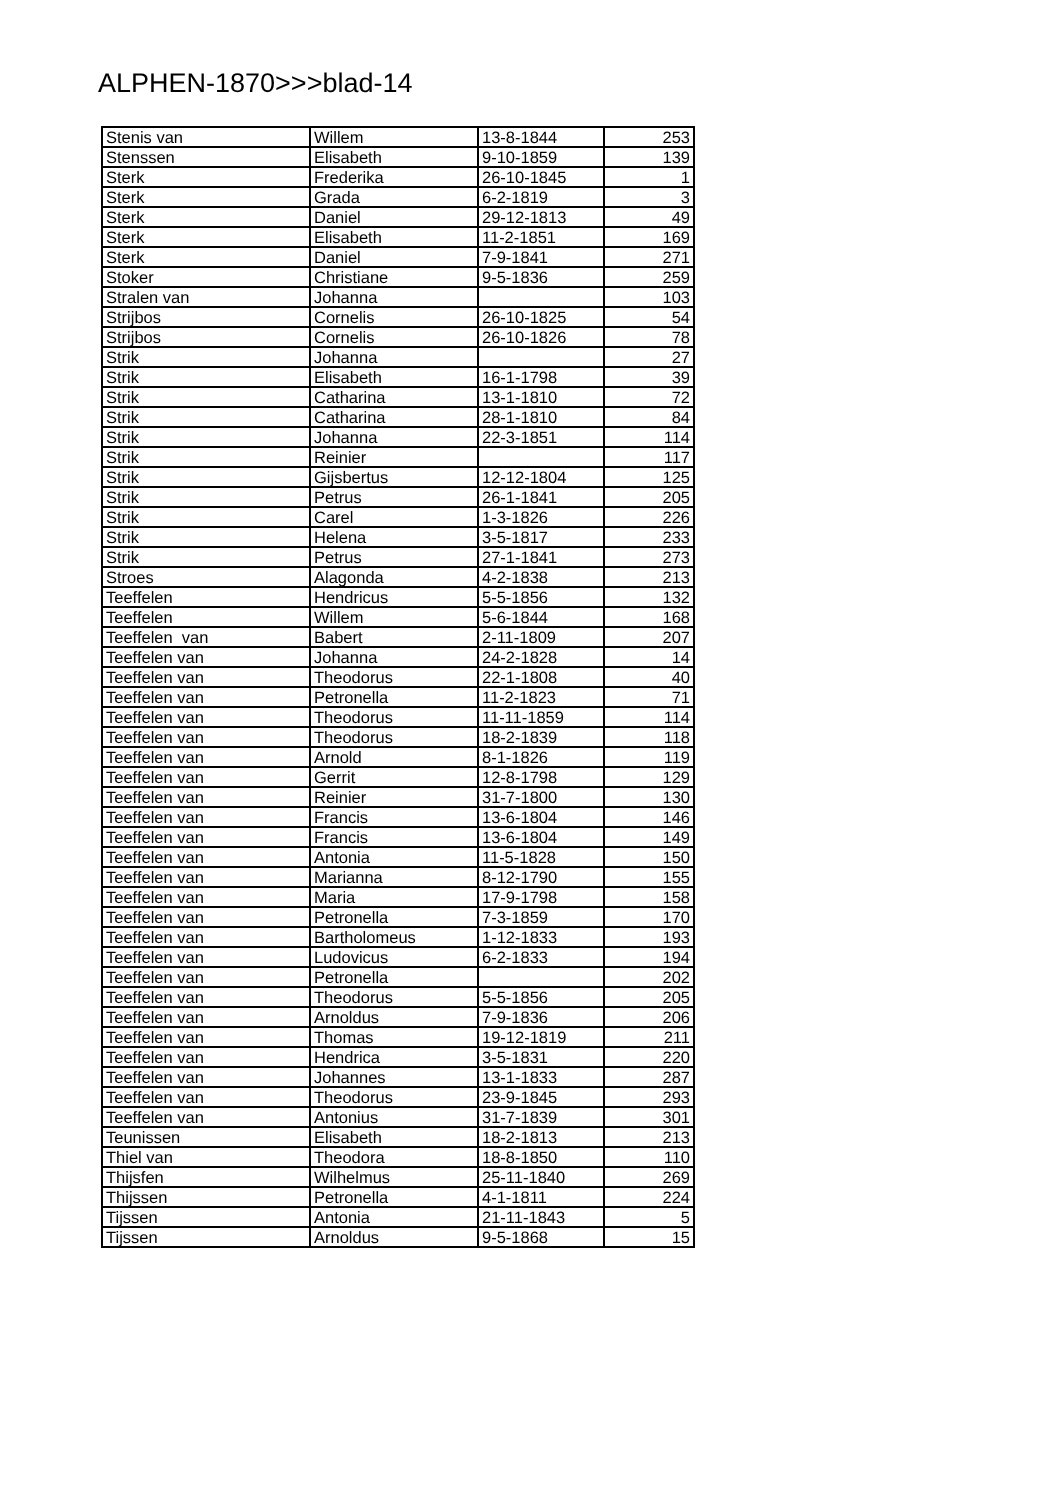ALPHEN-1870>>>blad-14
| Stenis van | Willem | 13-8-1844 | 253 |
| Stenssen | Elisabeth | 9-10-1859 | 139 |
| Sterk | Frederika | 26-10-1845 | 1 |
| Sterk | Grada | 6-2-1819 | 3 |
| Sterk | Daniel | 29-12-1813 | 49 |
| Sterk | Elisabeth | 11-2-1851 | 169 |
| Sterk | Daniel | 7-9-1841 | 271 |
| Stoker | Christiane | 9-5-1836 | 259 |
| Stralen van | Johanna | | 103 |
| Strijbos | Cornelis | 26-10-1825 | 54 |
| Strijbos | Cornelis | 26-10-1826 | 78 |
| Strik | Johanna | | 27 |
| Strik | Elisabeth | 16-1-1798 | 39 |
| Strik | Catharina | 13-1-1810 | 72 |
| Strik | Catharina | 28-1-1810 | 84 |
| Strik | Johanna | 22-3-1851 | 114 |
| Strik | Reinier | | 117 |
| Strik | Gijsbertus | 12-12-1804 | 125 |
| Strik | Petrus | 26-1-1841 | 205 |
| Strik | Carel | 1-3-1826 | 226 |
| Strik | Helena | 3-5-1817 | 233 |
| Strik | Petrus | 27-1-1841 | 273 |
| Stroes | Alagonda | 4-2-1838 | 213 |
| Teeffelen | Hendricus | 5-5-1856 | 132 |
| Teeffelen | Willem | 5-6-1844 | 168 |
| Teeffelen van | Babert | 2-11-1809 | 207 |
| Teeffelen van | Johanna | 24-2-1828 | 14 |
| Teeffelen van | Theodorus | 22-1-1808 | 40 |
| Teeffelen van | Petronella | 11-2-1823 | 71 |
| Teeffelen van | Theodorus | 11-11-1859 | 114 |
| Teeffelen van | Theodorus | 18-2-1839 | 118 |
| Teeffelen van | Arnold | 8-1-1826 | 119 |
| Teeffelen van | Gerrit | 12-8-1798 | 129 |
| Teeffelen van | Reinier | 31-7-1800 | 130 |
| Teeffelen van | Francis | 13-6-1804 | 146 |
| Teeffelen van | Francis | 13-6-1804 | 149 |
| Teeffelen van | Antonia | 11-5-1828 | 150 |
| Teeffelen van | Marianna | 8-12-1790 | 155 |
| Teeffelen van | Maria | 17-9-1798 | 158 |
| Teeffelen van | Petronella | 7-3-1859 | 170 |
| Teeffelen van | Bartholomeus | 1-12-1833 | 193 |
| Teeffelen van | Ludovicus | 6-2-1833 | 194 |
| Teeffelen van | Petronella | | 202 |
| Teeffelen van | Theodorus | 5-5-1856 | 205 |
| Teeffelen van | Arnoldus | 7-9-1836 | 206 |
| Teeffelen van | Thomas | 19-12-1819 | 211 |
| Teeffelen van | Hendrica | 3-5-1831 | 220 |
| Teeffelen van | Johannes | 13-1-1833 | 287 |
| Teeffelen van | Theodorus | 23-9-1845 | 293 |
| Teeffelen van | Antonius | 31-7-1839 | 301 |
| Teunissen | Elisabeth | 18-2-1813 | 213 |
| Thiel van | Theodora | 18-8-1850 | 110 |
| Thijsfen | Wilhelmus | 25-11-1840 | 269 |
| Thijssen | Petronella | 4-1-1811 | 224 |
| Tijssen | Antonia | 21-11-1843 | 5 |
| Tijssen | Arnoldus | 9-5-1868 | 15 |